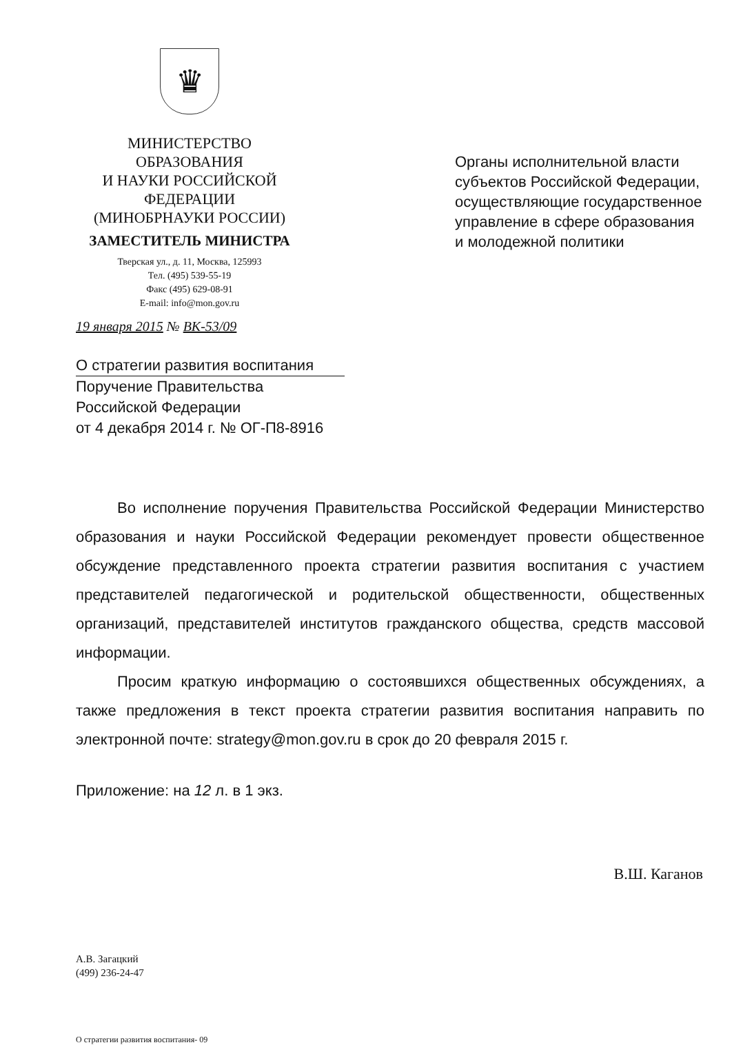♛
МИНИСТЕРСТВО ОБРАЗОВАНИЯ
И НАУКИ РОССИЙСКОЙ
ФЕДЕРАЦИИ
(МИНОБРНАУКИ РОССИИ)
ЗАМЕСТИТЕЛЬ МИНИСТРА
Тверская ул., д. 11, Москва, 125993
Тел. (495) 539-55-19
Факс (495) 629-08-91
E-mail: info@mon.gov.ru
19 января 2015 № ВК-53/09
Органы исполнительной власти субъектов Российской Федерации, осуществляющие государственное управление в сфере образования и молодежной политики
О стратегии развития воспитания
Поручение Правительства
Российской Федерации
от 4 декабря 2014 г. № ОГ-П8-8916
Во исполнение поручения Правительства Российской Федерации Министерство образования и науки Российской Федерации рекомендует провести общественное обсуждение представленного проекта стратегии развития воспитания с участием представителей педагогической и родительской общественности, общественных организаций, представителей институтов гражданского общества, средств массовой информации.
Просим краткую информацию о состоявшихся общественных обсуждениях, а также предложения в текст проекта стратегии развития воспитания направить по электронной почте: strategy@mon.gov.ru в срок до 20 февраля 2015 г.
Приложение: на 12 л. в 1 экз.
В.Ш. Каганов
А.В. Загацкий
(499) 236-24-47
О стратегии развития воспитания- 09